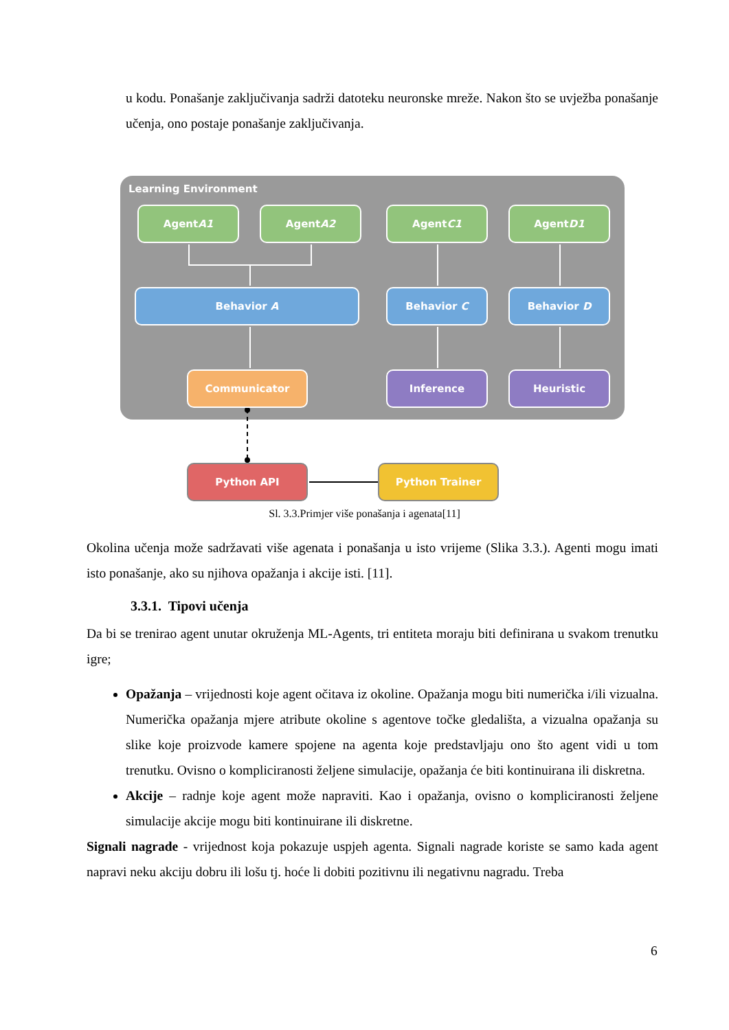u kodu. Ponašanje zaključivanja sadrži datoteku neuronske mreže. Nakon što se uvježba ponašanje učenja, ono postaje ponašanje zaključivanja.
Learning Environment
Agent
A1
Agent
A2
Agent
C1
Agent
D1
Behavior A Behavior C Behavior D
Communicator Inference Heuristic
Python API Python Trainer
Sl. 3.3.Primjer više ponašanja i agenata[11]
Okolina učenja može sadržavati više agenata i ponašanja u isto vrijeme (Slika 3.3.). Agenti mogu imati isto ponašanje, ako su njihova opažanja i akcije isti. [11].
3.3.1. Tipovi učenja
Da bi se trenirao agent unutar okruženja ML-Agents, tri entiteta moraju biti definirana u svakom trenutku igre;
Opažanja – vrijednosti koje agent očitava iz okoline. Opažanja mogu biti numerička i/ili vizualna. Numerička opažanja mjere atribute okoline s agentove točke gledališta, a vizualna opažanja su slike koje proizvode kamere spojene na agenta koje predstavljaju ono što agent vidi u tom trenutku. Ovisno o kompliciranosti željene simulacije, opažanja će biti kontinuirana ili diskretna.
Akcije – radnje koje agent može napraviti. Kao i opažanja, ovisno o kompliciranosti željene simulacije akcije mogu biti kontinuirane ili diskretne.
Signali nagrade - vrijednost koja pokazuje uspjeh agenta. Signali nagrade koriste se samo kada agent napravi neku akciju dobru ili lošu tj. hoće li dobiti pozitivnu ili negativnu nagradu. Treba
6